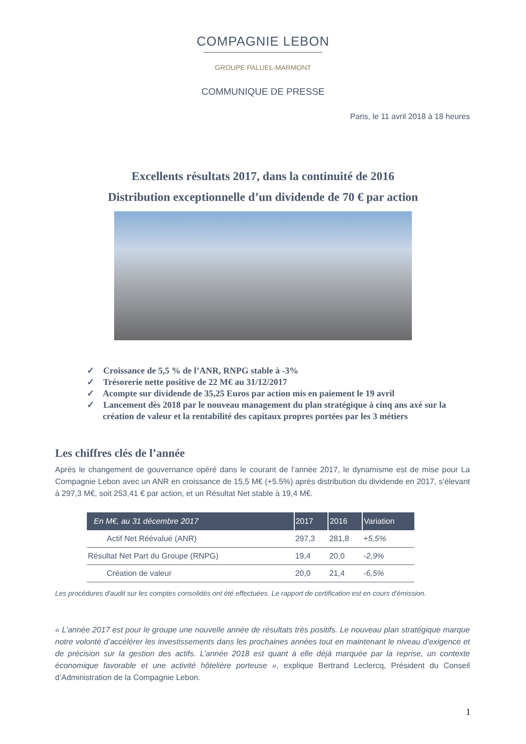COMPAGNIE LEBON
GROUPE PALUEL-MARMONT
COMMUNIQUE DE PRESSE
Paris, le 11 avril 2018 à 18 heures
Excellents résultats 2017, dans la continuité de 2016
Distribution exceptionnelle d’un dividende de 70 € par action
✓ Croissance de 5,5 % de l’ANR, RNPG stable à -3%
✓ Trésorerie nette positive de 22 M€ au 31/12/2017
✓ Acompte sur dividende de 35,25 Euros par action mis en paiement le 19 avril
✓ Lancement dès 2018 par le nouveau management du plan stratégique à cinq ans axé sur la création de valeur et la rentabilité des capitaux propres portées par les 3 métiers
Les chiffres clés de l’année
Après le changement de gouvernance opéré dans le courant de l’année 2017, le dynamisme est de mise pour La Compagnie Lebon avec un ANR en croissance de 15,5 M€ (+5.5%) après distribution du dividende en 2017, s'élevant à 297,3 M€, soit 253,41 € par action, et un Résultat Net stable à 19,4 M€.
| En M€, au 31 décembre 2017 | 2017 | 2016 | Variation |
| --- | --- | --- | --- |
| Actif Net Réévalué (ANR) | 297,3 | 281,8 | +5,5% |
| Résultat Net Part du Groupe (RNPG) | 19,4 | 20,0 | -2,9% |
| Création de valeur | 20,0 | 21,4 | -6,5% |
Les procédures d'audit sur les comptes consolidés ont été effectuées. Le rapport de certification est en cours d'émission.
« L'année 2017 est pour le groupe une nouvelle année de résultats très positifs. Le nouveau plan stratégique marque notre volonté d’accélérer les investissements dans les prochaines années tout en maintenant le niveau d’exigence et de précision sur la gestion des actifs. L’année 2018 est quant à elle déjà marquée par la reprise, un contexte économique favorable et une activité hôtelière porteuse », explique Bertrand Leclercq, Président du Conseil d’Administration de la Compagnie Lebon.
1